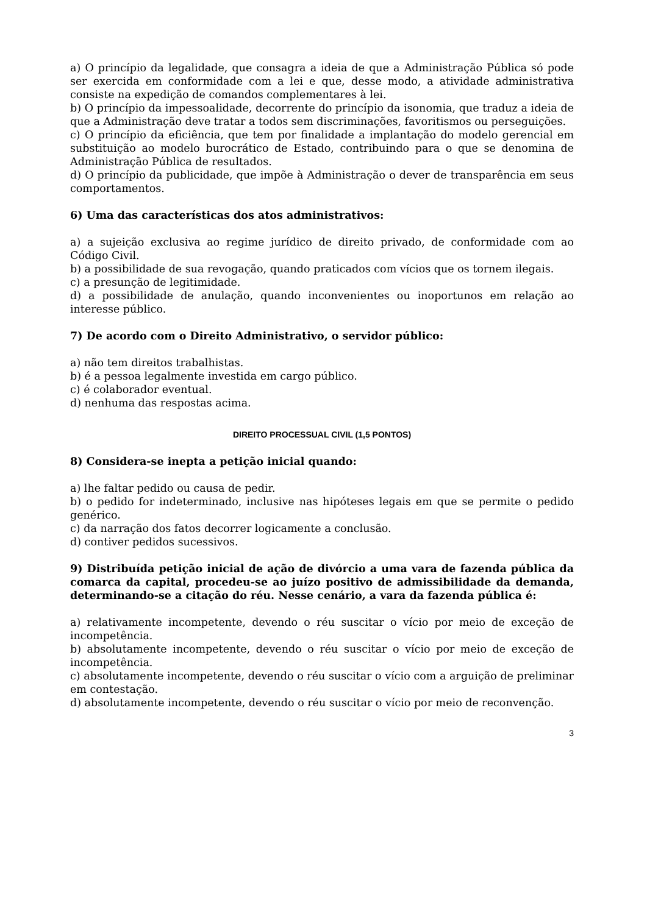a) O princípio da legalidade, que consagra a ideia de que a Administração Pública só pode ser exercida em conformidade com a lei e que, desse modo, a atividade administrativa consiste na expedição de comandos complementares à lei.
b) O princípio da impessoalidade, decorrente do princípio da isonomia, que traduz a ideia de que a Administração deve tratar a todos sem discriminações, favoritismos ou perseguições.
c) O princípio da eficiência, que tem por finalidade a implantação do modelo gerencial em substituição ao modelo burocrático de Estado, contribuindo para o que se denomina de Administração Pública de resultados.
d) O princípio da publicidade, que impõe à Administração o dever de transparência em seus comportamentos.
6) Uma das características dos atos administrativos:
a) a sujeição exclusiva ao regime jurídico de direito privado, de conformidade com ao Código Civil.
b) a possibilidade de sua revogação, quando praticados com vícios que os tornem ilegais.
c) a presunção de legitimidade.
d) a possibilidade de anulação, quando inconvenientes ou inoportunos em relação ao interesse público.
7) De acordo com o Direito Administrativo, o servidor público:
a) não tem direitos trabalhistas.
b) é a pessoa legalmente investida em cargo público.
c) é colaborador eventual.
d) nenhuma das respostas acima.
DIREITO PROCESSUAL CIVIL (1,5 PONTOS)
8) Considera-se inepta a petição inicial quando:
a) lhe faltar pedido ou causa de pedir.
b) o pedido for indeterminado, inclusive nas hipóteses legais em que se permite o pedido genérico.
c) da narração dos fatos decorrer logicamente a conclusão.
d) contiver pedidos sucessivos.
9) Distribuída petição inicial de ação de divórcio a uma vara de fazenda pública da comarca da capital, procedeu-se ao juízo positivo de admissibilidade da demanda, determinando-se a citação do réu. Nesse cenário, a vara da fazenda pública é:
a) relativamente incompetente, devendo o réu suscitar o vício por meio de exceção de incompetência.
b) absolutamente incompetente, devendo o réu suscitar o vício por meio de exceção de incompetência.
c) absolutamente incompetente, devendo o réu suscitar o vício com a arguição de preliminar em contestação.
d) absolutamente incompetente, devendo o réu suscitar o vício por meio de reconvenção.
3